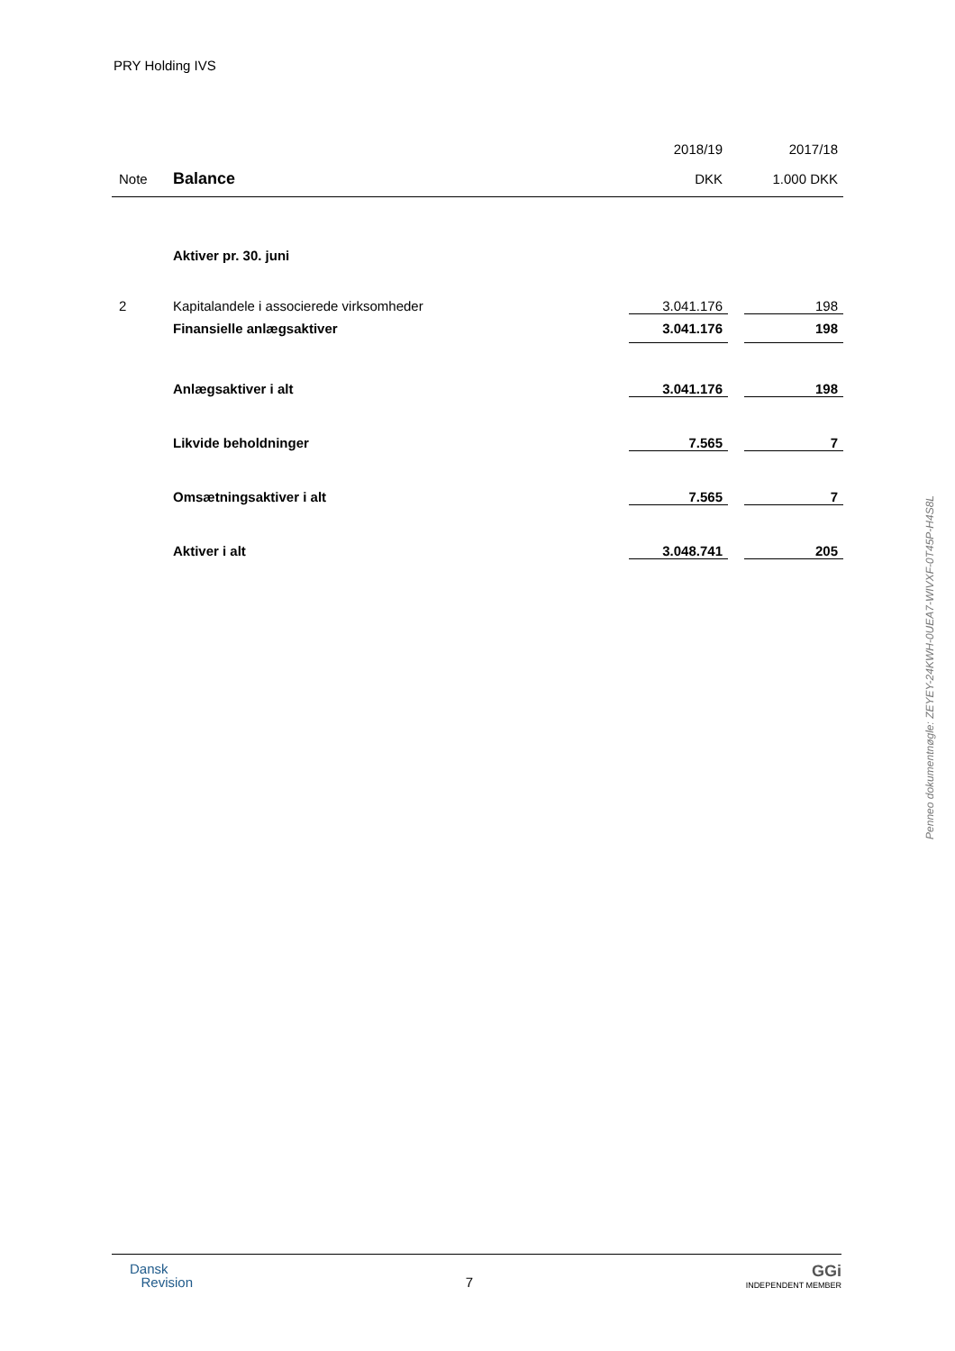PRY Holding IVS
| | | 2018/19 | | 2017/18 |
| Note | Balance | DKK | | 1.000 DKK |
| | Aktiver pr. 30. juni | | | |
| 2 | Kapitalandele i associerede virksomheder | 3.041.176 | | 198 |
| | Finansielle anlægsaktiver | 3.041.176 | | 198 |
| | Anlægsaktiver i alt | 3.041.176 | | 198 |
| | Likvide beholdninger | 7.565 | | 7 |
| | Omsætningsaktiver i alt | 7.565 | | 7 |
| | Aktiver i alt | 3.048.741 | | 205 |
Penneo dokumentnøgle: ZEYEY-24KWH-0UEA7-WIVXF-0T45P-H4S8L
Dansk
Revision
7
GGi
INDEPENDENT MEMBER